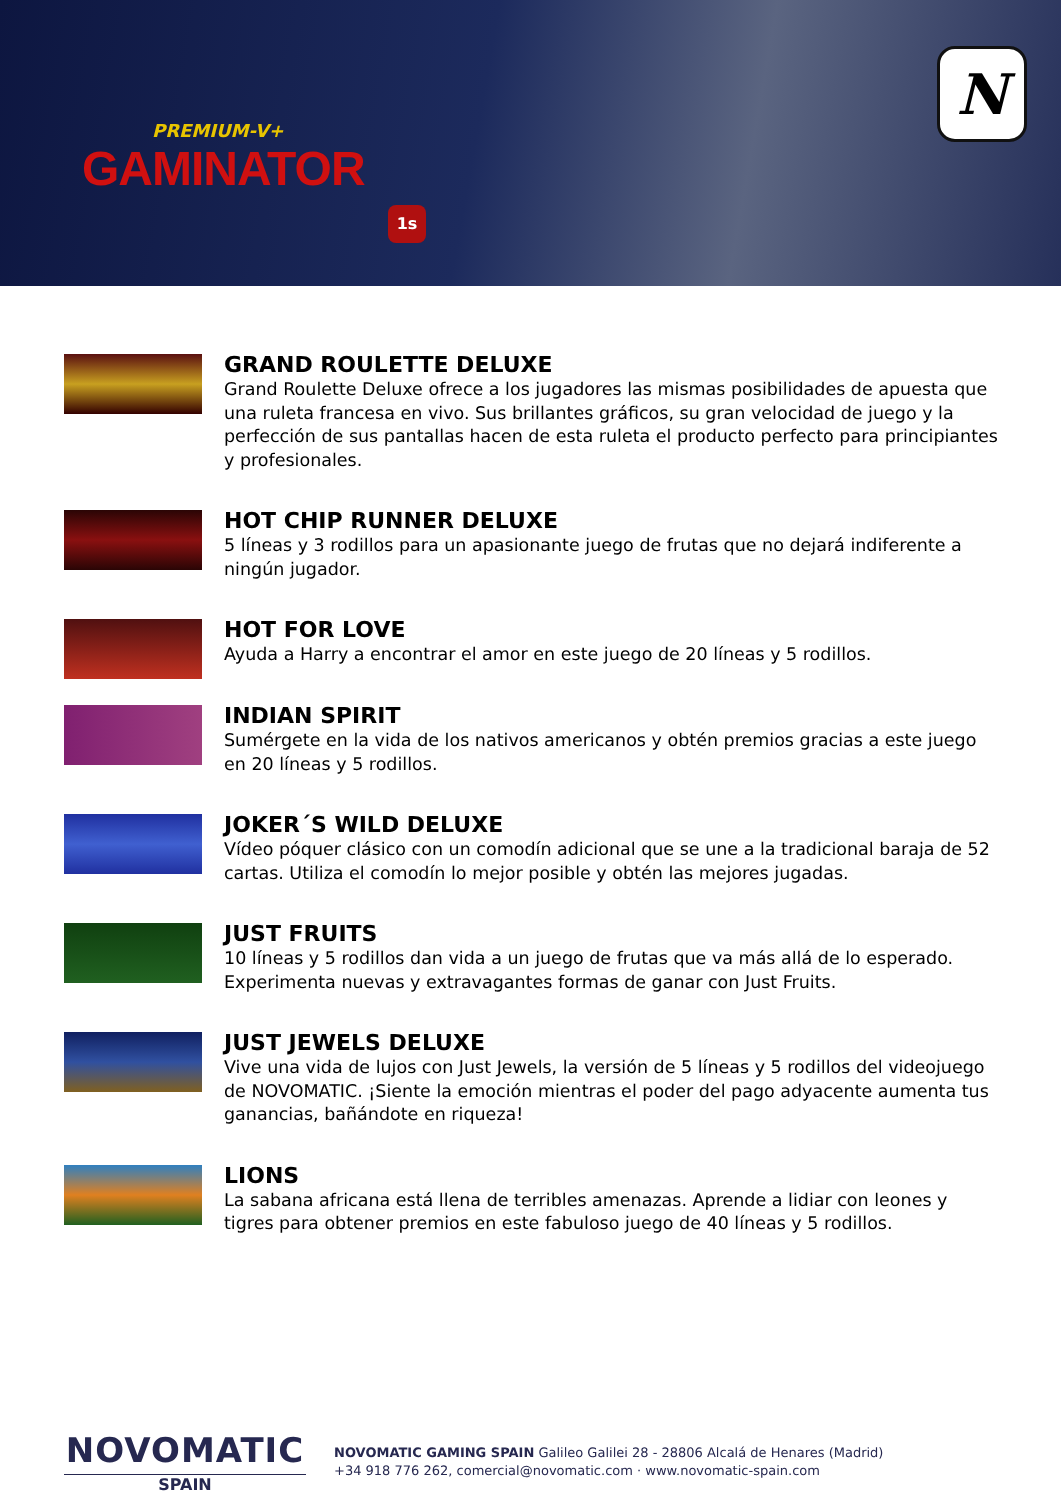PREMIUM-V+
GAMINATOR
1s
N
GRAND ROULETTE DELUXE
Grand Roulette Deluxe ofrece a los jugadores las mismas posibilidades de apuesta que una ruleta francesa en vivo. Sus brillantes gráficos, su gran velocidad de juego y la perfección de sus pantallas hacen de esta ruleta el producto perfecto para principiantes y profesionales.
HOT CHIP RUNNER DELUXE
5 líneas y 3 rodillos para un apasionante juego de frutas que no dejará indiferente a ningún jugador.
HOT FOR LOVE
Ayuda a Harry a encontrar el amor en este juego de 20 líneas y 5 rodillos.
INDIAN SPIRIT
Sumérgete en la vida de los nativos americanos y obtén premios gracias a este juego en 20 líneas y 5 rodillos.
JOKER´S WILD DELUXE
Vídeo póquer clásico con un comodín adicional que se une a la tradicional baraja de 52 cartas. Utiliza el comodín lo mejor posible y obtén las mejores jugadas.
JUST FRUITS
10 líneas y 5 rodillos dan vida a un juego de frutas que va más allá de lo esperado. Experimenta nuevas y extravagantes formas de ganar con Just Fruits.
JUST JEWELS DELUXE
Vive una vida de lujos con Just Jewels, la versión de 5 líneas y 5 rodillos del videojuego de NOVOMATIC. ¡Siente la emoción mientras el poder del pago adyacente aumenta tus ganancias, bañándote en riqueza!
LIONS
La sabana africana está llena de terribles amenazas. Aprende a lidiar con leones y tigres para obtener premios en este fabuloso juego de 40 líneas y 5 rodillos.
NOVOMATIC
SPAIN
NOVOMATIC GAMING SPAIN Galileo Galilei 28 - 28806 Alcalá de Henares (Madrid)
+34 918 776 262, comercial@novomatic.com · www.novomatic-spain.com